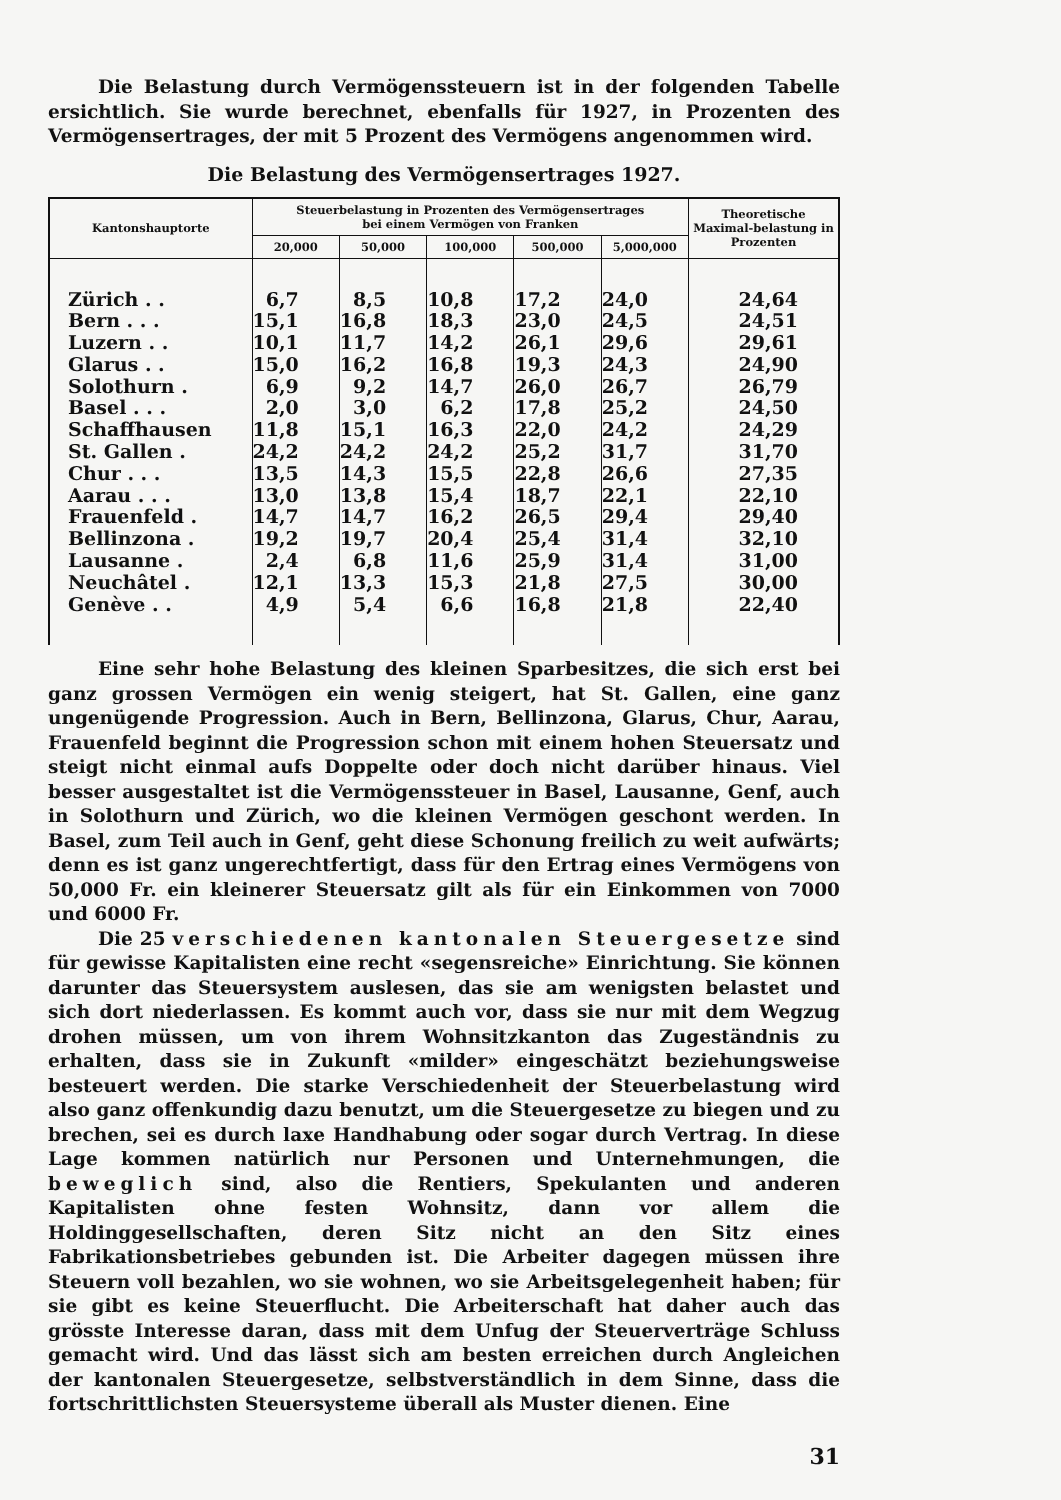Die Belastung durch Vermögenssteuern ist in der folgenden Tabelle ersichtlich. Sie wurde berechnet, ebenfalls für 1927, in Prozenten des Vermögensertrages, der mit 5 Prozent des Vermögens angenommen wird.
Die Belastung des Vermögensertrages 1927.
| Kantonshauptorte | Steuerbelastung in Prozenten des Vermögensertrages bei einem Vermögen von Franken | | | | | Theoretische Maximal-belastung in Prozenten |
| --- | --- | --- | --- | --- | --- | --- |
| | 20,000 | 50,000 | 100,000 | 500,000 | 5,000,000 | |
| Zürich . . | 6,7 | 8,5 | 10,8 | 17,2 | 24,0 | 24,64 |
| Bern . . . | 15,1 | 16,8 | 18,3 | 23,0 | 24,5 | 24,51 |
| Luzern . . | 10,1 | 11,7 | 14,2 | 26,1 | 29,6 | 29,61 |
| Glarus . . | 15,0 | 16,2 | 16,8 | 19,3 | 24,3 | 24,90 |
| Solothurn . | 6,9 | 9,2 | 14,7 | 26,0 | 26,7 | 26,79 |
| Basel . . . | 2,0 | 3,0 | 6,2 | 17,8 | 25,2 | 24,50 |
| Schaffhausen | 11,8 | 15,1 | 16,3 | 22,0 | 24,2 | 24,29 |
| St. Gallen . | 24,2 | 24,2 | 24,2 | 25,2 | 31,7 | 31,70 |
| Chur . . . | 13,5 | 14,3 | 15,5 | 22,8 | 26,6 | 27,35 |
| Aarau . . . | 13,0 | 13,8 | 15,4 | 18,7 | 22,1 | 22,10 |
| Frauenfeld . | 14,7 | 14,7 | 16,2 | 26,5 | 29,4 | 29,40 |
| Bellinzona . | 19,2 | 19,7 | 20,4 | 25,4 | 31,4 | 32,10 |
| Lausanne . | 2,4 | 6,8 | 11,6 | 25,9 | 31,4 | 31,00 |
| Neuchâtel . | 12,1 | 13,3 | 15,3 | 21,8 | 27,5 | 30,00 |
| Genève . . | 4,9 | 5,4 | 6,6 | 16,8 | 21,8 | 22,40 |
Eine sehr hohe Belastung des kleinen Sparbesitzes, die sich erst bei ganz grossen Vermögen ein wenig steigert, hat St. Gallen, eine ganz ungenügende Progression. Auch in Bern, Bellinzona, Glarus, Chur, Aarau, Frauenfeld beginnt die Progression schon mit einem hohen Steuersatz und steigt nicht einmal aufs Doppelte oder doch nicht darüber hinaus. Viel besser ausgestaltet ist die Vermögenssteuer in Basel, Lausanne, Genf, auch in Solothurn und Zürich, wo die kleinen Vermögen geschont werden. In Basel, zum Teil auch in Genf, geht diese Schonung freilich zu weit aufwärts; denn es ist ganz ungerechtfertigt, dass für den Ertrag eines Vermögens von 50,000 Fr. ein kleinerer Steuersatz gilt als für ein Einkommen von 7000 und 6000 Fr.
Die 25 verschiedenen kantonalen Steuergesetze sind für gewisse Kapitalisten eine recht «segensreiche» Einrichtung. Sie können darunter das Steuersystem auslesen, das sie am wenigsten belastet und sich dort niederlassen. Es kommt auch vor, dass sie nur mit dem Wegzug drohen müssen, um von ihrem Wohnsitzkanton das Zugeständnis zu erhalten, dass sie in Zukunft «milder» eingeschätzt beziehungsweise besteuert werden. Die starke Verschiedenheit der Steuerbelastung wird also ganz offenkundig dazu benutzt, um die Steuergesetze zu biegen und zu brechen, sei es durch laxe Handhabung oder sogar durch Vertrag. In diese Lage kommen natürlich nur Personen und Unternehmungen, die beweglich sind, also die Rentiers, Spekulanten und anderen Kapitalisten ohne festen Wohnsitz, dann vor allem die Holdinggesellschaften, deren Sitz nicht an den Sitz eines Fabrikationsbetriebes gebunden ist. Die Arbeiter dagegen müssen ihre Steuern voll bezahlen, wo sie wohnen, wo sie Arbeitsgelegenheit haben; für sie gibt es keine Steuerflucht. Die Arbeiterschaft hat daher auch das grösste Interesse daran, dass mit dem Unfug der Steuerverträge Schluss gemacht wird. Und das lässt sich am besten erreichen durch Angleichen der kantonalen Steuergesetze, selbstverständlich in dem Sinne, dass die fortschrittlichsten Steuersysteme überall als Muster dienen. Eine
31